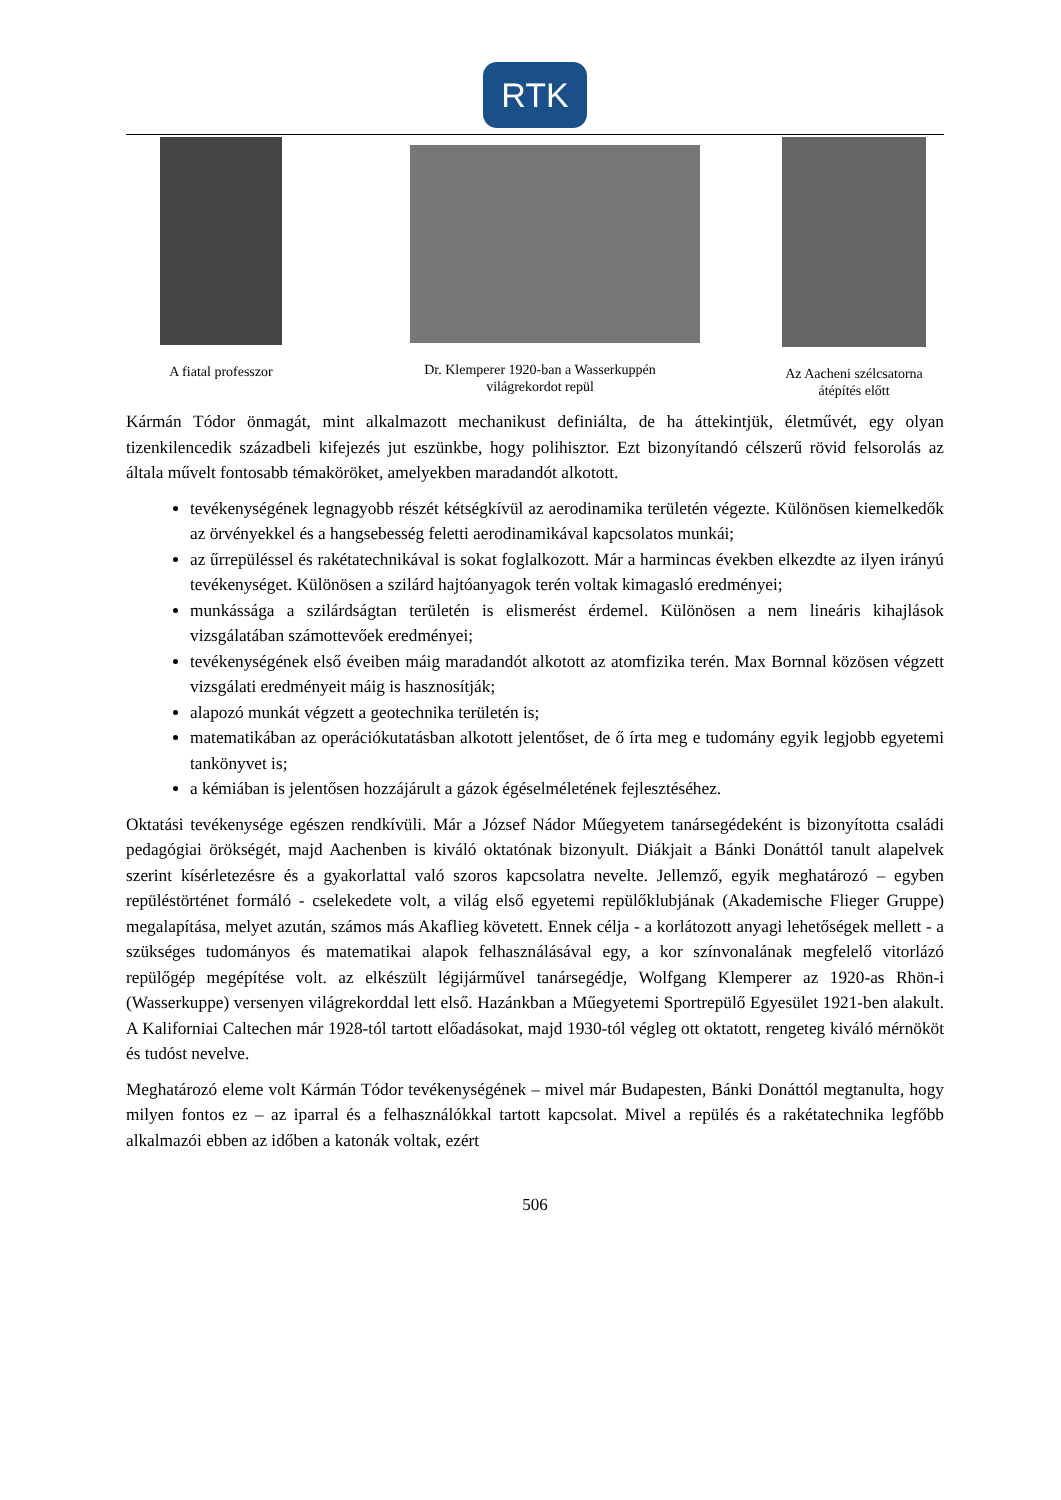RTK
A fiatal professzor Dr. Klemperer 1920-ban a Wasserkuppén világrekordot repül
Az Aacheni szélcsatorna átépítés előtt
Kármán Tódor önmagát, mint alkalmazott mechanikust definiálta, de ha áttekintjük, életművét, egy olyan tizenkilencedik századbeli kifejezés jut eszünkbe, hogy polihisztor. Ezt bizonyítandó célszerű rövid felsorolás az általa művelt fontosabb témaköröket, amelyekben maradandót alkotott.
tevékenységének legnagyobb részét kétségkívül az aerodinamika területén végezte. Különösen kiemelkedők az örvényekkel és a hangsebesség feletti aerodinamikával kapcsolatos munkái;
az űrrepüléssel és rakétatechnikával is sokat foglalkozott. Már a harmincas években elkezdte az ilyen irányú tevékenységet. Különösen a szilárd hajtóanyagok terén voltak kimagasló eredményei;
munkássága a szilárdságtan területén is elismerést érdemel. Különösen a nem lineáris kihajlások vizsgálatában számottevőek eredményei;
tevékenységének első éveiben máig maradandót alkotott az atomfizika terén. Max Bornnal közösen végzett vizsgálati eredményeit máig is hasznosítják;
alapozó munkát végzett a geotechnika területén is;
matematikában az operációkutatásban alkotott jelentőset, de ő írta meg e tudomány egyik legjobb egyetemi tankönyvet is;
a kémiában is jelentősen hozzájárult a gázok égéselméletének fejlesztéséhez.
Oktatási tevékenysége egészen rendkívüli. Már a József Nádor Műegyetem tanársegédeként is bizonyította családi pedagógiai örökségét, majd Aachenben is kiváló oktatónak bizonyult. Diákjait a Bánki Donáttól tanult alapelvek szerint kísérletezésre és a gyakorlattal való szoros kapcsolatra nevelte. Jellemző, egyik meghatározó – egyben repüléstörténet formáló - cselekedete volt, a világ első egyetemi repülőklubjának (Akademische Flieger Gruppe) megalapítása, melyet azután, számos más Akaflieg követett. Ennek célja - a korlátozott anyagi lehetőségek mellett - a szükséges tudományos és matematikai alapok felhasználásával egy, a kor színvonalának megfelelő vitorlázó repülőgép megépítése volt. az elkészült légijárművel tanársegédje, Wolfgang Klemperer az 1920-as Rhön-i (Wasserkuppe) versenyen világrekorddal lett első. Hazánkban a Műegyetemi Sportrepülő Egyesület 1921-ben alakult. A Kaliforniai Caltechen már 1928-tól tartott előadásokat, majd 1930-tól végleg ott oktatott, rengeteg kiváló mérnököt és tudóst nevelve.
Meghatározó eleme volt Kármán Tódor tevékenységének – mivel már Budapesten, Bánki Donáttól megtanulta, hogy milyen fontos ez – az iparral és a felhasználókkal tartott kapcsolat. Mivel a repülés és a rakétatechnika legfőbb alkalmazói ebben az időben a katonák voltak, ezért
506